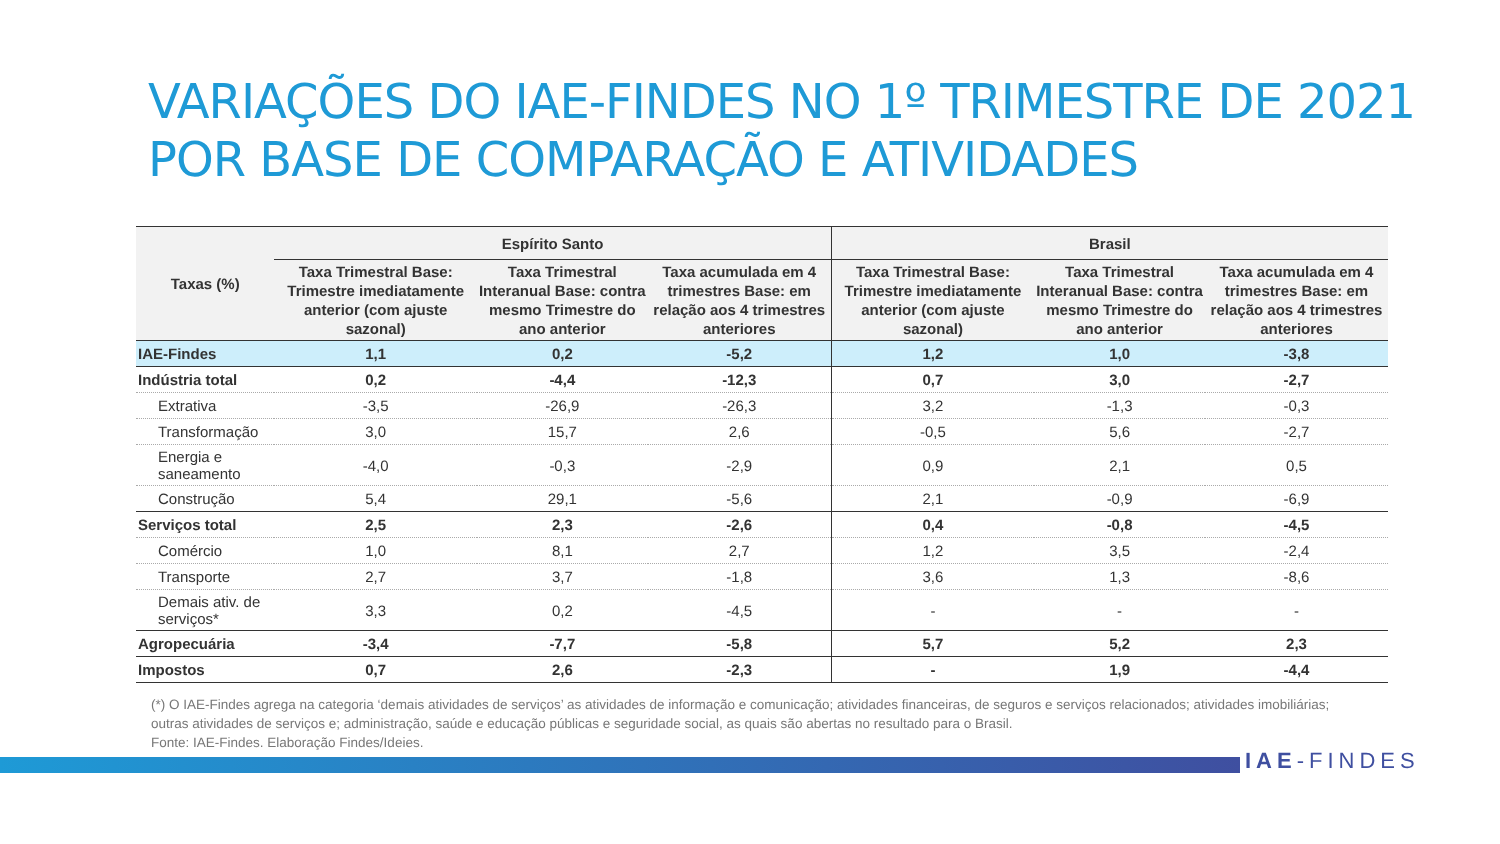VARIAÇÕES DO IAE-FINDES NO 1º TRIMESTRE DE 2021
POR BASE DE COMPARAÇÃO E ATIVIDADES
| Taxas (%) | Espírito Santo | | | Brasil | | |
| --- | --- | --- | --- | --- | --- | --- |
| | Taxa Trimestral Base: Trimestre imediatamente anterior (com ajuste sazonal) | Taxa Trimestral Interanual Base: contra mesmo Trimestre do ano anterior | Taxa acumulada em 4 trimestres Base: em relação aos 4 trimestres anteriores | Taxa Trimestral Base: Trimestre imediatamente anterior (com ajuste sazonal) | Taxa Trimestral Interanual Base: contra mesmo Trimestre do ano anterior | Taxa acumulada em 4 trimestres Base: em relação aos 4 trimestres anteriores |
| IAE-Findes | 1,1 | 0,2 | -5,2 | 1,2 | 1,0 | -3,8 |
| Indústria total | 0,2 | -4,4 | -12,3 | 0,7 | 3,0 | -2,7 |
| Extrativa | -3,5 | -26,9 | -26,3 | 3,2 | -1,3 | -0,3 |
| Transformação | 3,0 | 15,7 | 2,6 | -0,5 | 5,6 | -2,7 |
| Energia e saneamento | -4,0 | -0,3 | -2,9 | 0,9 | 2,1 | 0,5 |
| Construção | 5,4 | 29,1 | -5,6 | 2,1 | -0,9 | -6,9 |
| Serviços total | 2,5 | 2,3 | -2,6 | 0,4 | -0,8 | -4,5 |
| Comércio | 1,0 | 8,1 | 2,7 | 1,2 | 3,5 | -2,4 |
| Transporte | 2,7 | 3,7 | -1,8 | 3,6 | 1,3 | -8,6 |
| Demais ativ. de serviços* | 3,3 | 0,2 | -4,5 | - | - | - |
| Agropecuária | -3,4 | -7,7 | -5,8 | 5,7 | 5,2 | 2,3 |
| Impostos | 0,7 | 2,6 | -2,3 | - | 1,9 | -4,4 |
(*) O IAE-Findes agrega na categoria ‘demais atividades de serviços’ as atividades de informação e comunicação; atividades financeiras, de seguros e serviços relacionados; atividades imobiliárias; outras atividades de serviços e; administração, saúde e educação públicas e seguridade social, as quais são abertas no resultado para o Brasil.
Fonte: IAE-Findes. Elaboração Findes/Ideies.
IAE-FINDES